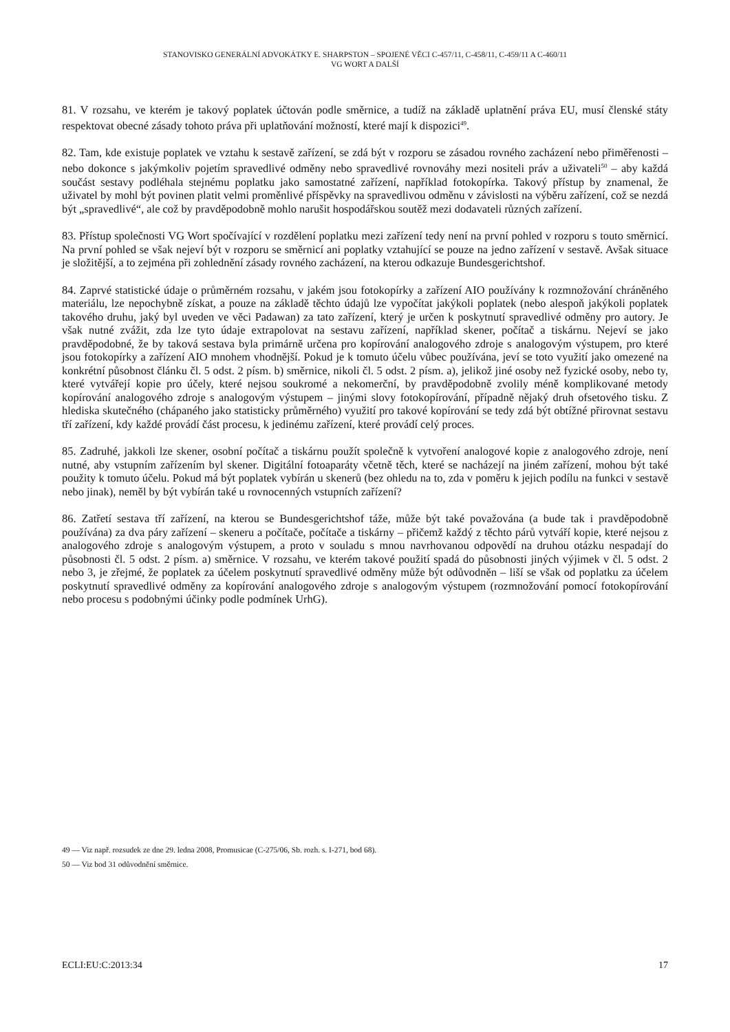STANOVISKO GENERÁLNÍ ADVOKÁTKY E. SHARPSTON – SPOJENÉ VĚCI C-457/11, C-458/11, C-459/11 A C-460/11
VG WORT A DALŠÍ
81. V rozsahu, ve kterém je takový poplatek účtován podle směrnice, a tudíž na základě uplatnění práva EU, musí členské státy respektovat obecné zásady tohoto práva při uplatňování možností, které mají k dispozici<sup>49</sup>.
82. Tam, kde existuje poplatek ve vztahu k sestavě zařízení, se zdá být v rozporu se zásadou rovného zacházení nebo přiměřenosti – nebo dokonce s jakýmkoliv pojetím spravedlivé odměny nebo spravedlivé rovnováhy mezi nositeli práv a uživateli<sup>50</sup> – aby každá součást sestavy podléhala stejnému poplatku jako samostatné zařízení, například fotokopírka. Takový přístup by znamenal, že uživatel by mohl být povinen platit velmi proměnlivé příspěvky na spravedlivou odměnu v závislosti na výběru zařízení, což se nezdá být „spravedlivé“, ale což by pravděpodobně mohlo narušit hospodářskou soutěž mezi dodavateli různých zařízení.
83. Přístup společnosti VG Wort spočívající v rozdělení poplatku mezi zařízení tedy není na první pohled v rozporu s touto směrnicí. Na první pohled se však nejeví být v rozporu se směrnicí ani poplatky vztahující se pouze na jedno zařízení v sestavě. Avšak situace je složitější, a to zejména při zohlednění zásady rovného zacházení, na kterou odkazuje Bundesgerichtshof.
84. Zaprvé statistické údaje o průměrném rozsahu, v jakém jsou fotokopírky a zařízení AIO používány k rozmnožování chráněného materiálu, lze nepochybně získat, a pouze na základě těchto údajů lze vypočítat jakýkoli poplatek (nebo alespoň jakýkoli poplatek takového druhu, jaký byl uveden ve věci Padawan) za tato zařízení, který je určen k poskytnutí spravedlivé odměny pro autory. Je však nutné zvážit, zda lze tyto údaje extrapolovat na sestavu zařízení, například skener, počítač a tiskárnu. Nejeví se jako pravděpodobné, že by taková sestava byla primárně určena pro kopírování analogového zdroje s analogovým výstupem, pro které jsou fotokopírky a zařízení AIO mnohem vhodnější. Pokud je k tomuto účelu vůbec používána, jeví se toto využití jako omezené na konkrétní působnost článku čl. 5 odst. 2 písm. b) směrnice, nikoli čl. 5 odst. 2 písm. a), jelikož jiné osoby než fyzické osoby, nebo ty, které vytvářejí kopie pro účely, které nejsou soukromé a nekomerční, by pravděpodobně zvolily méně komplikované metody kopírování analogového zdroje s analogovým výstupem – jinými slovy fotokopírování, případně nějaký druh ofsetového tisku. Z hlediska skutečného (chápaného jako statisticky průměrného) využití pro takové kopírování se tedy zdá být obtížné přirovnat sestavu tří zařízení, kdy každé provádí část procesu, k jedinému zařízení, které provádí celý proces.
85. Zadruhé, jakkoli lze skener, osobní počítač a tiskárnu použít společně k vytvoření analogové kopie z analogového zdroje, není nutné, aby vstupním zařízením byl skener. Digitální fotoaparáty včetně těch, které se nacházejí na jiném zařízení, mohou být také použity k tomuto účelu. Pokud má být poplatek vybírán u skenerů (bez ohledu na to, zda v poměru k jejich podílu na funkci v sestavě nebo jinak), neměl by být vybírán také u rovnocenných vstupních zařízení?
86. Zatřetí sestava tří zařízení, na kterou se Bundesgerichtshof táže, může být také považována (a bude tak i pravděpodobně používána) za dva páry zařízení – skeneru a počítače, počítače a tiskárny – přičemž každý z těchto párů vytváří kopie, které nejsou z analogového zdroje s analogovým výstupem, a proto v souladu s mnou navrhovanou odpovědí na druhou otázku nespadají do působnosti čl. 5 odst. 2 písm. a) směrnice. V rozsahu, ve kterém takové použití spadá do působnosti jiných výjimek v čl. 5 odst. 2 nebo 3, je zřejmé, že poplatek za účelem poskytnutí spravedlivé odměny může být odůvodněn – liší se však od poplatku za účelem poskytnutí spravedlivé odměny za kopírování analogového zdroje s analogovým výstupem (rozmnožování pomocí fotokopírování nebo procesu s podobnými účinky podle podmínek UrhG).
49 — Viz např. rozsudek ze dne 29. ledna 2008, Promusicae (C-275/06, Sb. rozh. s. I-271, bod 68).
50 — Viz bod 31 odůvodnění směrnice.
ECLI:EU:C:2013:34 17